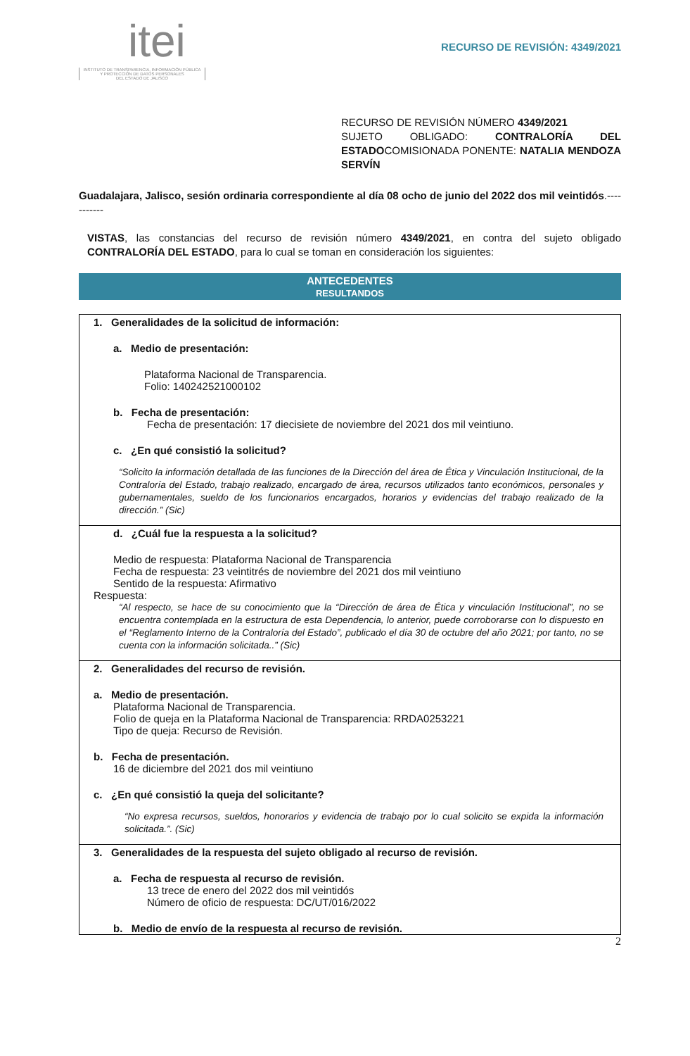itei
INSTITUTO DE TRANSPARENCIA, INFORMACIÓN PÚBLICA
Y PROTECCIÓN DE DATOS PERSONALES
DEL ESTADO DE JALISCO
RECURSO DE REVISIÓN: 4349/2021
RECURSO DE REVISIÓN NÚMERO 4349/2021
SUJETO OBLIGADO: CONTRALORÍA DEL ESTADOCOMISIONADA PONENTE: NATALIA MENDOZA SERVÍN
Guadalajara, Jalisco, sesión ordinaria correspondiente al día 08 ocho de junio del 2022 dos mil veintidós.-----------
VISTAS, las constancias del recurso de revisión número 4349/2021, en contra del sujeto obligado CONTRALORÍA DEL ESTADO, para lo cual se toman en consideración los siguientes:
ANTECEDENTES
RESULTANDOS
1. Generalidades de la solicitud de información:
a. Medio de presentación:
Plataforma Nacional de Transparencia.
Folio: 140242521000102
b. Fecha de presentación:
Fecha de presentación: 17 diecisiete de noviembre del 2021 dos mil veintiuno.
c. ¿En qué consistió la solicitud?
“Solicito la información detallada de las funciones de la Dirección del área de Ética y Vinculación Institucional, de la Contraloría del Estado, trabajo realizado, encargado de área, recursos utilizados tanto económicos, personales y gubernamentales, sueldo de los funcionarios encargados, horarios y evidencias del trabajo realizado de la dirección.” (Sic)
d. ¿Cuál fue la respuesta a la solicitud?
Medio de respuesta: Plataforma Nacional de Transparencia
Fecha de respuesta: 23 veintitrés de noviembre del 2021 dos mil veintiuno
Sentido de la respuesta: Afirmativo
Respuesta:
“Al respecto, se hace de su conocimiento que la “Dirección de área de Ética y vinculación Institucional”, no se encuentra contemplada en la estructura de esta Dependencia, lo anterior, puede corroborarse con lo dispuesto en el “Reglamento Interno de la Contraloría del Estado”, publicado el día 30 de octubre del año 2021; por tanto, no se cuenta con la información solicitada..” (Sic)
2. Generalidades del recurso de revisión.
a. Medio de presentación.
Plataforma Nacional de Transparencia.
Folio de queja en la Plataforma Nacional de Transparencia: RRDA0253221
Tipo de queja: Recurso de Revisión.
b. Fecha de presentación.
16 de diciembre del 2021 dos mil veintiuno
c. ¿En qué consistió la queja del solicitante?
“No expresa recursos, sueldos, honorarios y evidencia de trabajo por lo cual solicito se expida la información solicitada.”. (Sic)
3. Generalidades de la respuesta del sujeto obligado al recurso de revisión.
a. Fecha de respuesta al recurso de revisión.
13 trece de enero del 2022 dos mil veintidós
Número de oficio de respuesta: DC/UT/016/2022
b. Medio de envío de la respuesta al recurso de revisión.
2